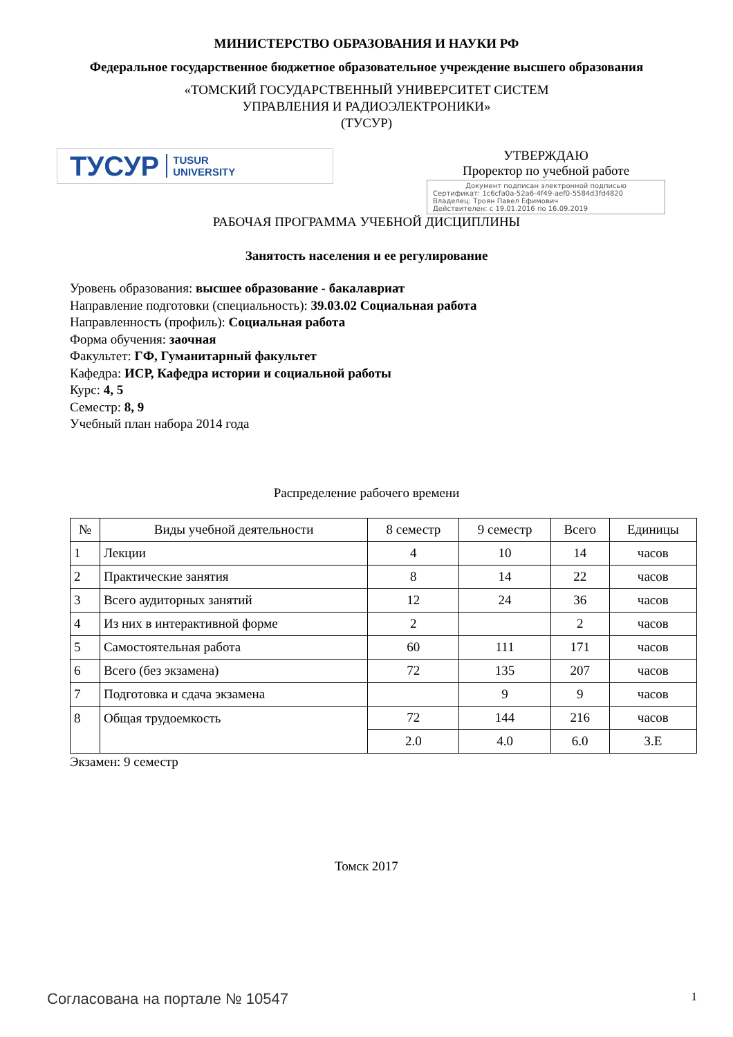МИНИСТЕРСТВО ОБРАЗОВАНИЯ И НАУКИ РФ
Федеральное государственное бюджетное образовательное учреждение высшего образования
«ТОМСКИЙ ГОСУДАРСТВЕННЫЙ УНИВЕРСИТЕТ СИСТЕМ
УПРАВЛЕНИЯ И РАДИОЭЛЕКТРОНИКИ»
(ТУСУР)
ТУСУР TUSUR
UNIVERSITY
УТВЕРЖДАЮ
Проректор по учебной работе
Документ подписан электронной подписью
Сертификат: 1c6cfa0a-52a6-4f49-aef0-5584d3fd4820
Владелец: Троян Павел Ефимович
Действителен: с 19.01.2016 по 16.09.2019
РАБОЧАЯ ПРОГРАММА УЧЕБНОЙ ДИСЦИПЛИНЫ
Занятость населения и ее регулирование
Уровень образования: высшее образование - бакалавриат
Направление подготовки (специальность): 39.03.02 Социальная работа
Направленность (профиль): Социальная работа
Форма обучения: заочная
Факультет: ГФ, Гуманитарный факультет
Кафедра: ИСР, Кафедра истории и социальной работы
Курс: 4, 5
Семестр: 8, 9
Учебный план набора 2014 года
Распределение рабочего времени
| № | Виды учебной деятельности | 8 семестр | 9 семестр | Всего | Единицы |
| --- | --- | --- | --- | --- | --- |
| 1 | Лекции | 4 | 10 | 14 | часов |
| 2 | Практические занятия | 8 | 14 | 22 | часов |
| 3 | Всего аудиторных занятий | 12 | 24 | 36 | часов |
| 4 | Из них в интерактивной форме | 2 | | 2 | часов |
| 5 | Самостоятельная работа | 60 | 111 | 171 | часов |
| 6 | Всего (без экзамена) | 72 | 135 | 207 | часов |
| 7 | Подготовка и сдача экзамена | | 9 | 9 | часов |
| 8 | Общая трудоемкость | 72 | 144 | 216 | часов |
| | | 2.0 | 4.0 | 6.0 | З.Е |
Экзамен: 9 семестр
Томск 2017
Согласована на портале № 10547 1